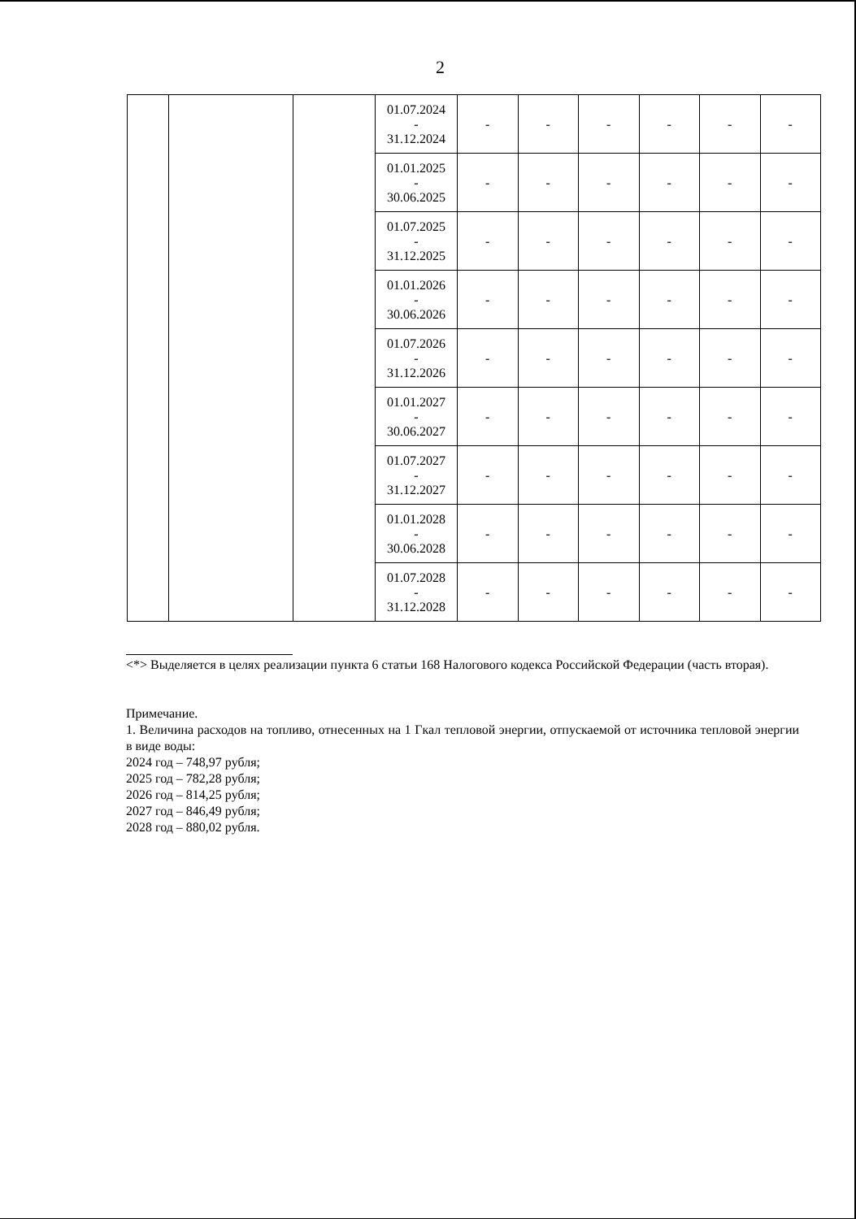2
| | | | 01.07.2024 - 31.12.2024 | - | - | - | - | - | - |
| | | | 01.01.2025 - 30.06.2025 | - | - | - | - | - | - |
| | | | 01.07.2025 - 31.12.2025 | - | - | - | - | - | - |
| | | | 01.01.2026 - 30.06.2026 | - | - | - | - | - | - |
| | | | 01.07.2026 - 31.12.2026 | - | - | - | - | - | - |
| | | | 01.01.2027 - 30.06.2027 | - | - | - | - | - | - |
| | | | 01.07.2027 - 31.12.2027 | - | - | - | - | - | - |
| | | | 01.01.2028 - 30.06.2028 | - | - | - | - | - | - |
| | | | 01.07.2028 - 31.12.2028 | - | - | - | - | - | - |
<*> Выделяется в целях реализации пункта 6 статьи 168 Налогового кодекса Российской Федерации (часть вторая).
Примечание.
1. Величина расходов на топливо, отнесенных на 1 Гкал тепловой энергии, отпускаемой от источника тепловой энергии в виде воды:
2024 год – 748,97 рубля;
2025 год – 782,28 рубля;
2026 год – 814,25 рубля;
2027 год – 846,49 рубля;
2028 год – 880,02 рубля.